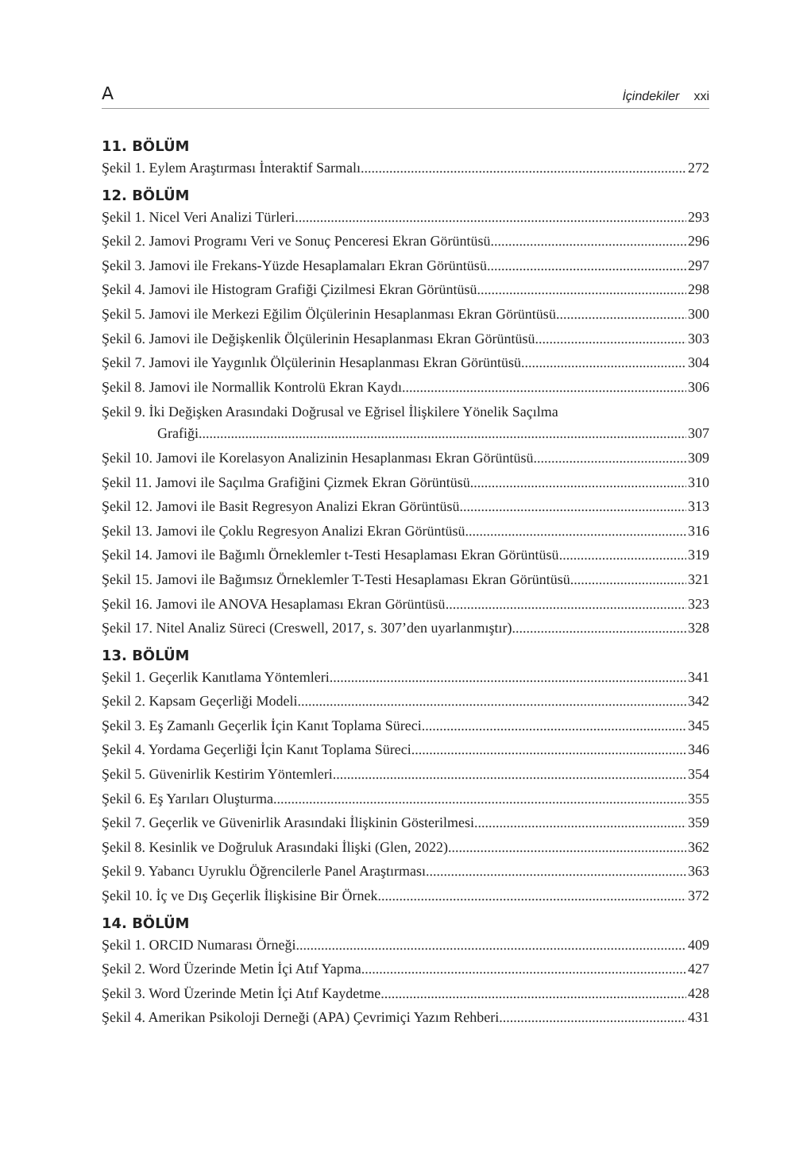A İçindekiler xxi
11. BÖLÜM
Şekil 1. Eylem Araştırması İnteraktif Sarmalı 272
12. BÖLÜM
Şekil 1. Nicel Veri Analizi Türleri 293
Şekil 2. Jamovi Programı Veri ve Sonuç Penceresi Ekran Görüntüsü 296
Şekil 3. Jamovi ile Frekans-Yüzde Hesaplamaları Ekran Görüntüsü 297
Şekil 4. Jamovi ile Histogram Grafiği Çizilmesi Ekran Görüntüsü 298
Şekil 5. Jamovi ile Merkezi Eğilim Ölçülerinin Hesaplanması Ekran Görüntüsü 300
Şekil 6. Jamovi ile Değişkenlik Ölçülerinin Hesaplanması Ekran Görüntüsü 303
Şekil 7. Jamovi ile Yaygınlık Ölçülerinin Hesaplanması Ekran Görüntüsü 304
Şekil 8. Jamovi ile Normallik Kontrolü Ekran Kaydı 306
Şekil 9. İki Değişken Arasındaki Doğrusal ve Eğrisel İlişkilere Yönelik Saçılma
Grafiği 307
Şekil 10. Jamovi ile Korelasyon Analizinin Hesaplanması Ekran Görüntüsü 309
Şekil 11. Jamovi ile Saçılma Grafiğini Çizmek Ekran Görüntüsü 310
Şekil 12. Jamovi ile Basit Regresyon Analizi Ekran Görüntüsü 313
Şekil 13. Jamovi ile Çoklu Regresyon Analizi Ekran Görüntüsü 316
Şekil 14. Jamovi ile Bağımlı Örneklemler t-Testi Hesaplaması Ekran Görüntüsü 319
Şekil 15. Jamovi ile Bağımsız Örneklemler T-Testi Hesaplaması Ekran Görüntüsü 321
Şekil 16. Jamovi ile ANOVA Hesaplaması Ekran Görüntüsü 323
Şekil 17. Nitel Analiz Süreci (Creswell, 2017, s. 307’den uyarlanmıştır) 328
13. BÖLÜM
Şekil 1. Geçerlik Kanıtlama Yöntemleri 341
Şekil 2. Kapsam Geçerliği Modeli 342
Şekil 3. Eş Zamanlı Geçerlik İçin Kanıt Toplama Süreci 345
Şekil 4. Yordama Geçerliği İçin Kanıt Toplama Süreci 346
Şekil 5. Güvenirlik Kestirim Yöntemleri 354
Şekil 6. Eş Yarıları Oluşturma 355
Şekil 7. Geçerlik ve Güvenirlik Arasındaki İlişkinin Gösterilmesi 359
Şekil 8. Kesinlik ve Doğruluk Arasındaki İlişki (Glen, 2022) 362
Şekil 9. Yabancı Uyruklu Öğrencilerle Panel Araştırması 363
Şekil 10. İç ve Dış Geçerlik İlişkisine Bir Örnek 372
14. BÖLÜM
Şekil 1. ORCID Numarası Örneği 409
Şekil 2. Word Üzerinde Metin İçi Atıf Yapma 427
Şekil 3. Word Üzerinde Metin İçi Atıf Kaydetme 428
Şekil 4. Amerikan Psikoloji Derneği (APA) Çevrimiçi Yazım Rehberi 431